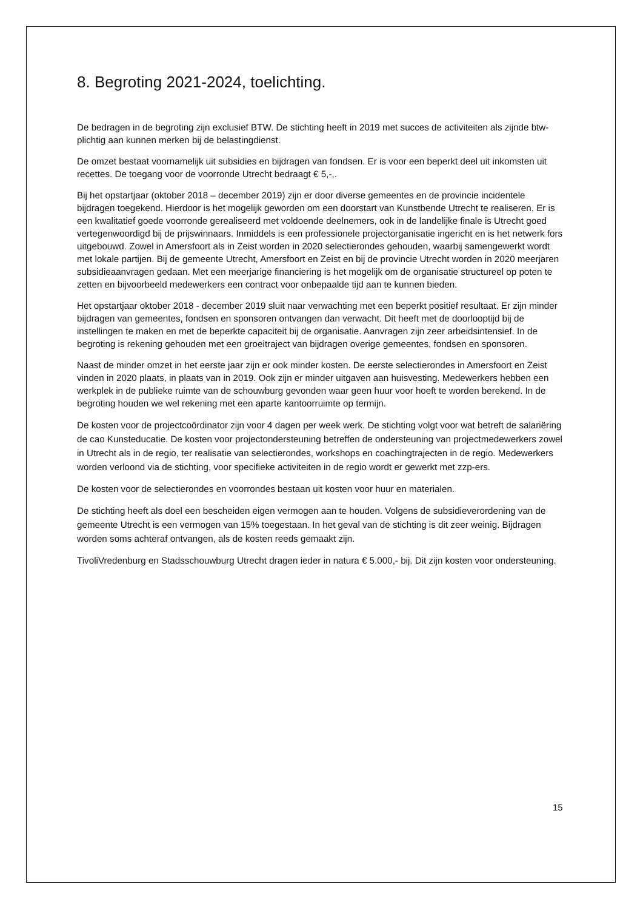8. Begroting 2021-2024, toelichting.
De bedragen in de begroting zijn exclusief BTW. De stichting heeft in 2019 met succes de activiteiten als zijnde btw-plichtig aan kunnen merken bij de belastingdienst.
De omzet bestaat voornamelijk uit subsidies en bijdragen van fondsen. Er is voor een beperkt deel uit inkomsten uit recettes. De toegang voor de voorronde Utrecht bedraagt € 5,-,.
Bij het opstartjaar (oktober 2018 – december 2019) zijn er door diverse gemeentes en de provincie incidentele bijdragen toegekend. Hierdoor is het mogelijk geworden om een doorstart van Kunstbende Utrecht te realiseren. Er is een kwalitatief goede voorronde gerealiseerd met voldoende deelnemers, ook in de landelijke finale is Utrecht goed vertegenwoordigd bij de prijswinnaars. Inmiddels is een professionele projectorganisatie ingericht en is het netwerk fors uitgebouwd. Zowel in Amersfoort als in Zeist worden in 2020 selectierondes gehouden, waarbij samengewerkt wordt met lokale partijen. Bij de gemeente Utrecht, Amersfoort en Zeist en bij de provincie Utrecht worden in 2020 meerjaren subsidieaanvragen gedaan. Met een meerjarige financiering is het mogelijk om de organisatie structureel op poten te zetten en bijvoorbeeld medewerkers een contract voor onbepaalde tijd aan te kunnen bieden.
Het opstartjaar oktober 2018 - december 2019 sluit naar verwachting met een beperkt positief resultaat. Er zijn minder bijdragen van gemeentes, fondsen en sponsoren ontvangen dan verwacht. Dit heeft met de doorlooptijd bij de instellingen te maken en met de beperkte capaciteit bij de organisatie. Aanvragen zijn zeer arbeidsintensief. In de begroting is rekening gehouden met een groeitraject van bijdragen overige gemeentes, fondsen en sponsoren.
Naast de minder omzet in het eerste jaar zijn er ook minder kosten. De eerste selectierondes in Amersfoort en Zeist vinden in 2020 plaats, in plaats van in 2019. Ook zijn er minder uitgaven aan huisvesting. Medewerkers hebben een werkplek in de publieke ruimte van de schouwburg gevonden waar geen huur voor hoeft te worden berekend. In de begroting houden we wel rekening met een aparte kantoorruimte op termijn.
De kosten voor de projectcoördinator zijn voor 4 dagen per week werk. De stichting volgt voor wat betreft de salariëring de cao Kunsteducatie. De kosten voor projectondersteuning betreffen de ondersteuning van projectmedewerkers zowel in Utrecht als in de regio, ter realisatie van selectierondes, workshops en coachingtrajecten in de regio. Medewerkers worden verloond via de stichting, voor specifieke activiteiten in de regio wordt er gewerkt met zzp-ers.
De kosten voor de selectierondes en voorrondes bestaan uit kosten voor huur en materialen.
De stichting heeft als doel een bescheiden eigen vermogen aan te houden. Volgens de subsidieverordening van de gemeente Utrecht is een vermogen van 15% toegestaan. In het geval van de stichting is dit zeer weinig. Bijdragen worden soms achteraf ontvangen, als de kosten reeds gemaakt zijn.
TivoliVredenburg en Stadsschouwburg Utrecht dragen ieder in natura € 5.000,- bij. Dit zijn kosten voor ondersteuning.
15